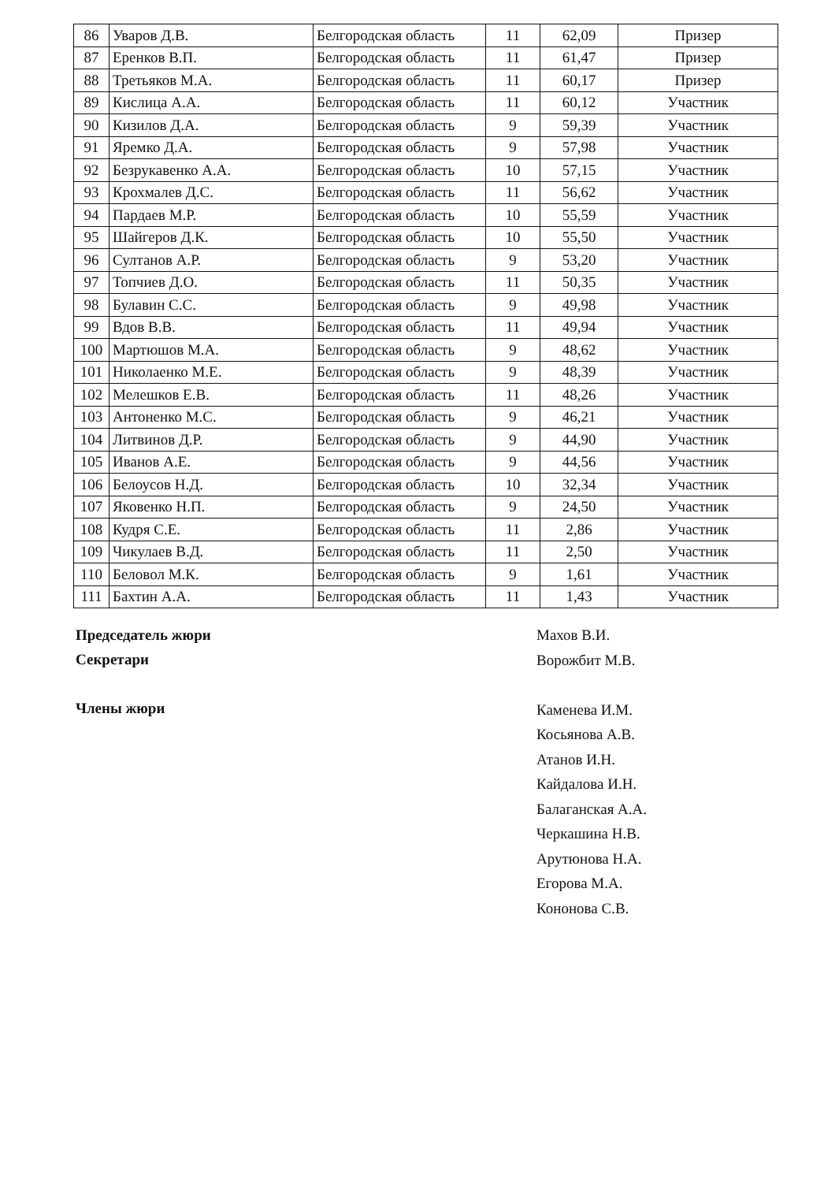| 86 | Уваров Д.В. | Белгородская область | 11 | 62,09 | Призер |
| 87 | Еренков В.П. | Белгородская область | 11 | 61,47 | Призер |
| 88 | Третьяков М.А. | Белгородская область | 11 | 60,17 | Призер |
| 89 | Кислица А.А. | Белгородская область | 11 | 60,12 | Участник |
| 90 | Кизилов Д.А. | Белгородская область | 9 | 59,39 | Участник |
| 91 | Яремко Д.А. | Белгородская область | 9 | 57,98 | Участник |
| 92 | Безрукавенко А.А. | Белгородская область | 10 | 57,15 | Участник |
| 93 | Крохмалев Д.С. | Белгородская область | 11 | 56,62 | Участник |
| 94 | Пардаев М.Р. | Белгородская область | 10 | 55,59 | Участник |
| 95 | Шайгеров Д.К. | Белгородская область | 10 | 55,50 | Участник |
| 96 | Султанов А.Р. | Белгородская область | 9 | 53,20 | Участник |
| 97 | Топчиев Д.О. | Белгородская область | 11 | 50,35 | Участник |
| 98 | Булавин С.С. | Белгородская область | 9 | 49,98 | Участник |
| 99 | Вдов В.В. | Белгородская область | 11 | 49,94 | Участник |
| 100 | Мартюшов М.А. | Белгородская область | 9 | 48,62 | Участник |
| 101 | Николаенко М.Е. | Белгородская область | 9 | 48,39 | Участник |
| 102 | Мелешков Е.В. | Белгородская область | 11 | 48,26 | Участник |
| 103 | Антоненко М.С. | Белгородская область | 9 | 46,21 | Участник |
| 104 | Литвинов Д.Р. | Белгородская область | 9 | 44,90 | Участник |
| 105 | Иванов А.Е. | Белгородская область | 9 | 44,56 | Участник |
| 106 | Белоусов Н.Д. | Белгородская область | 10 | 32,34 | Участник |
| 107 | Яковенко Н.П. | Белгородская область | 9 | 24,50 | Участник |
| 108 | Кудря С.Е. | Белгородская область | 11 | 2,86 | Участник |
| 109 | Чикулаев В.Д. | Белгородская область | 11 | 2,50 | Участник |
| 110 | Беловол М.К. | Белгородская область | 9 | 1,61 | Участник |
| 111 | Бахтин А.А. | Белгородская область | 11 | 1,43 | Участник |
Председатель жюри
Секретари
Члены жюри
Махов В.И.
Ворожбит М.В.
Каменева И.М.
Косьянова А.В.
Атанов И.Н.
Кайдалова И.Н.
Балаганская А.А.
Черкашина Н.В.
Арутюнова Н.А.
Егорова М.А.
Кононова С.В.